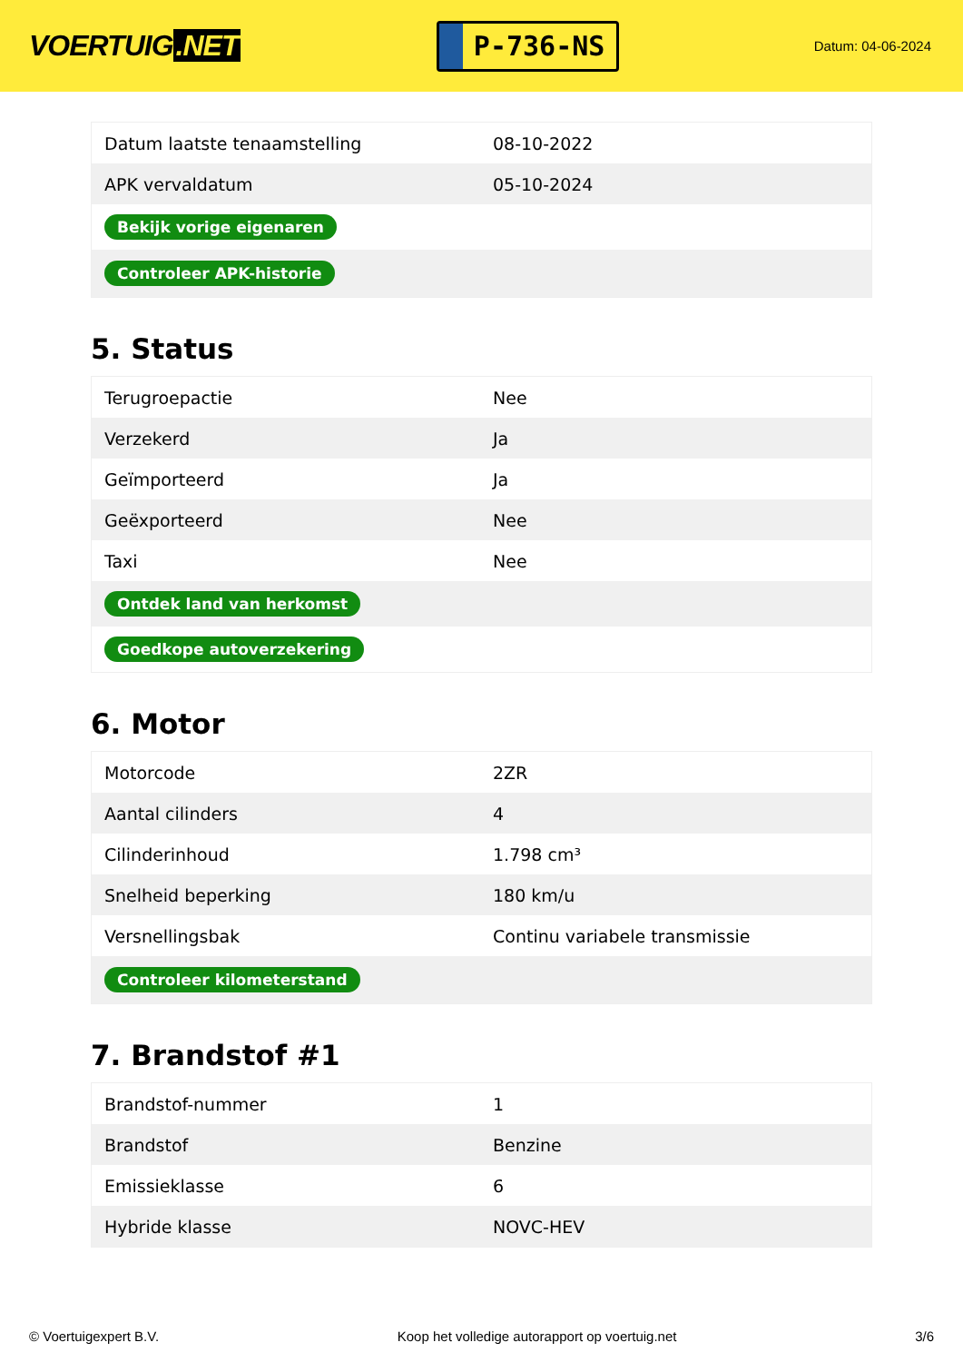VOERTUIG.NET
P-736-NS
Datum: 04-06-2024
| Datum laatste tenaamstelling | 08-10-2022 |
| APK vervaldatum | 05-10-2024 |
| Bekijk vorige eigenaren | |
| Controleer APK-historie | |
5. Status
| Terugroepactie | Nee |
| Verzekerd | Ja |
| Geïmporteerd | Ja |
| Geëxporteerd | Nee |
| Taxi | Nee |
| Ontdek land van herkomst | |
| Goedkope autoverzekering | |
6. Motor
| Motorcode | 2ZR |
| Aantal cilinders | 4 |
| Cilinderinhoud | 1.798 cm³ |
| Snelheid beperking | 180 km/u |
| Versnellingsbak | Continu variabele transmissie |
| Controleer kilometerstand | |
7. Brandstof #1
| Brandstof-nummer | 1 |
| Brandstof | Benzine |
| Emissieklasse | 6 |
| Hybride klasse | NOVC-HEV |
© Voertuigexpert B.V. Koop het volledige autorapport op voertuig.net 3/6